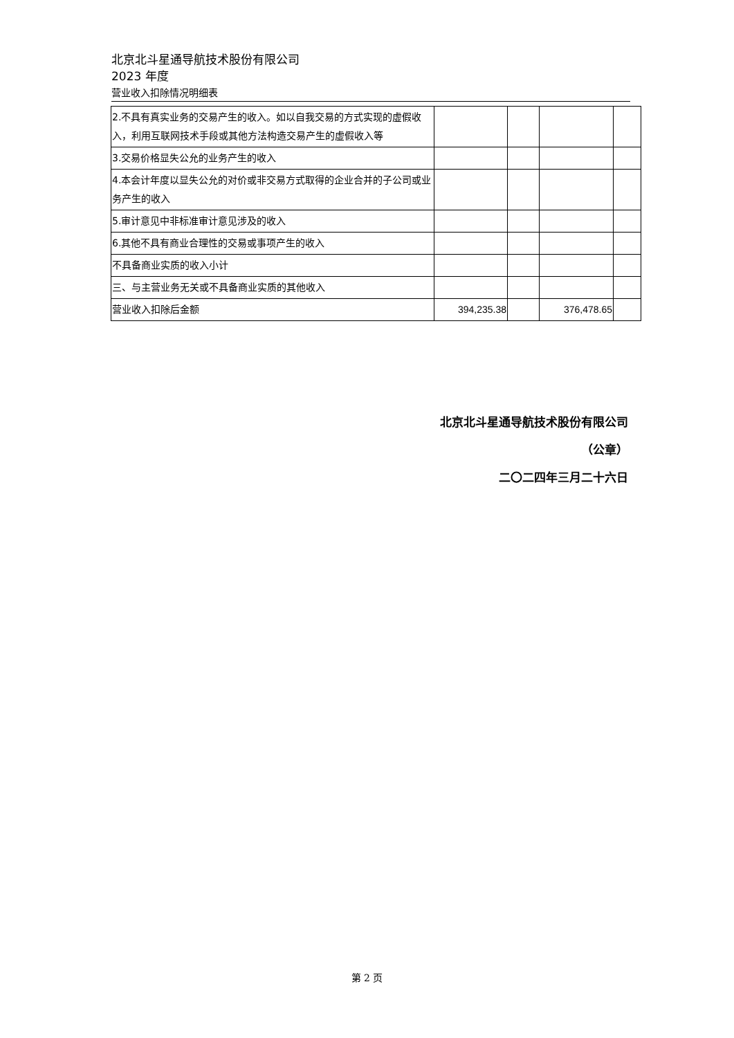北京北斗星通导航技术股份有限公司
2023 年度
营业收入扣除情况明细表
| 2.不具有真实业务的交易产生的收入。如以自我交易的方式实现的虚假收入，利用互联网技术手段或其他方法构造交易产生的虚假收入等 | | | | |
| 3.交易价格显失公允的业务产生的收入 | | | | |
| 4.本会计年度以显失公允的对价或非交易方式取得的企业合并的子公司或业务产生的收入 | | | | |
| 5.审计意见中非标准审计意见涉及的收入 | | | | |
| 6.其他不具有商业合理性的交易或事项产生的收入 | | | | |
| 不具备商业实质的收入小计 | | | | |
| 三、与主营业务无关或不具备商业实质的其他收入 | | | | |
| 营业收入扣除后金额 | 394,235.38 | | 376,478.65 | |
北京北斗星通导航技术股份有限公司
（公章）
二〇二四年三月二十六日
第 2 页